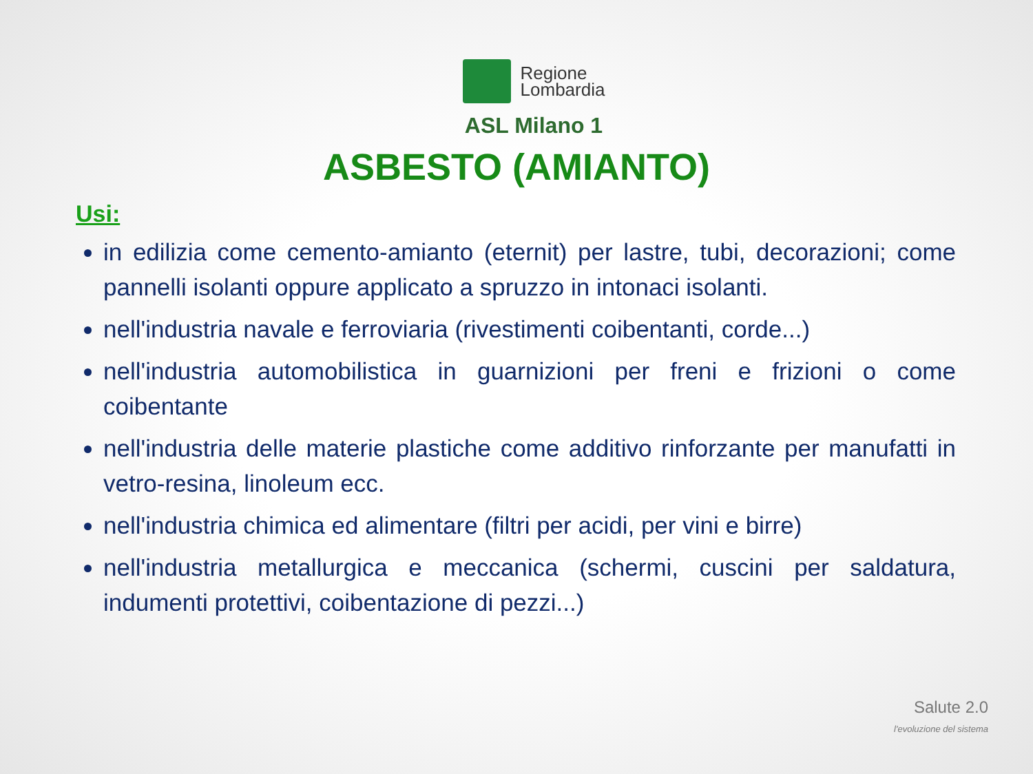Regione
Lombardia
ASL Milano 1
ASBESTO (AMIANTO)
Usi:
in edilizia come cemento-amianto (eternit) per lastre, tubi, decorazioni; come pannelli isolanti oppure applicato a spruzzo in intonaci isolanti.
nell'industria navale e ferroviaria (rivestimenti coibentanti, corde...)
nell'industria automobilistica in guarnizioni per freni e frizioni o come coibentante
nell'industria delle materie plastiche come additivo rinforzante per manufatti in vetro-resina, linoleum ecc.
nell'industria chimica ed alimentare (filtri per acidi, per vini e birre)
nell'industria metallurgica e meccanica (schermi, cuscini per saldatura, indumenti protettivi, coibentazione di pezzi...)
Salute 2.0
l'evoluzione del sistema